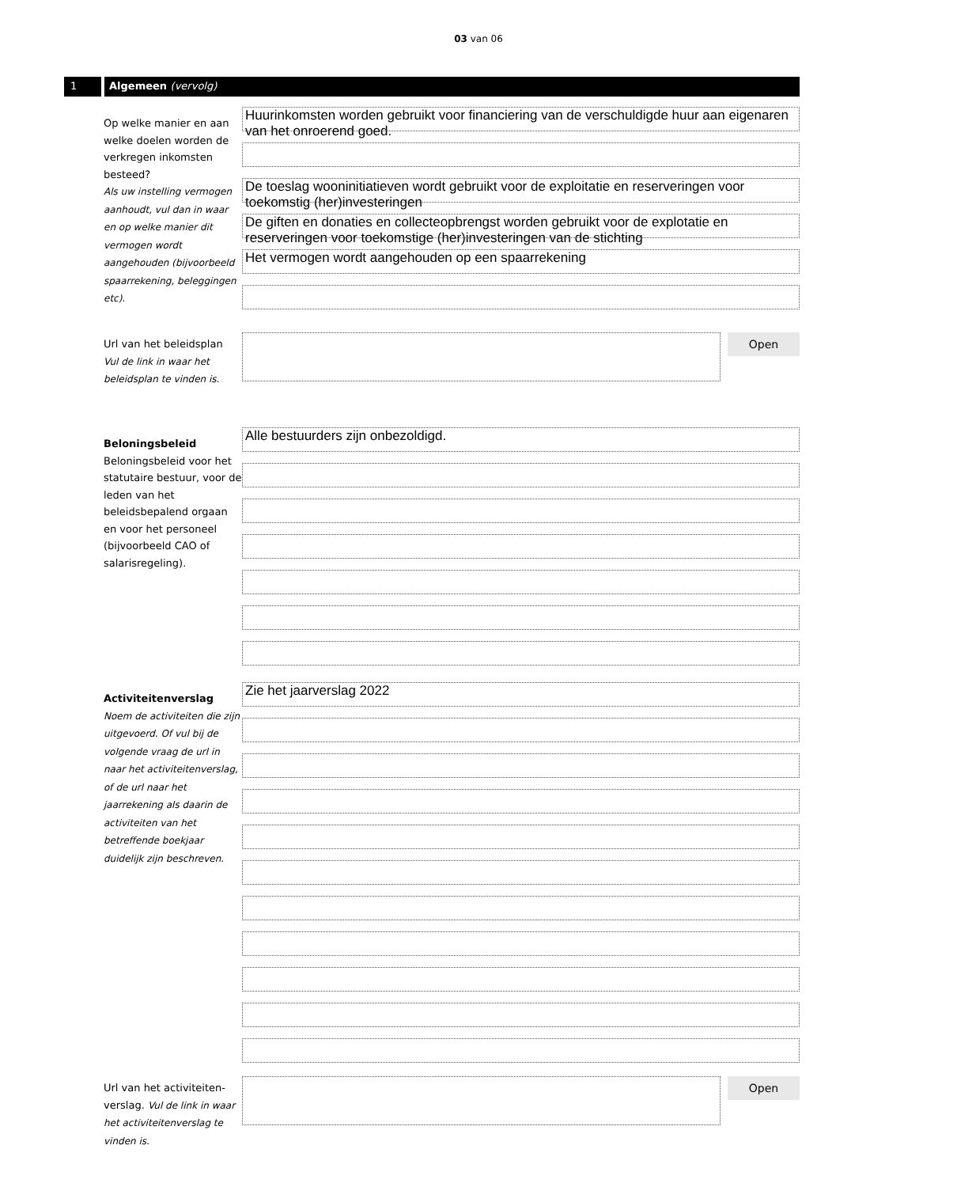03 van 06
1 Algemeen (vervolg)
Op welke manier en aan welke doelen worden de verkregen inkomsten besteed?
Als uw instelling vermogen aanhoudt, vul dan in waar en op welke manier dit vermogen wordt aangehouden (bijvoorbeeld spaarrekening, beleggingen etc).
Huurinkomsten worden gebruikt voor financiering van de verschuldigde huur aan eigenaren van het onroerend goed.
De toeslag wooninitiatieven wordt gebruikt voor de exploitatie en reserveringen voor toekomstig (her)investeringen
De giften en donaties en collecteopbrengst worden gebruikt voor de explotatie en reserveringen voor toekomstige (her)investeringen van de stichting
Het vermogen wordt aangehouden op een spaarrekening
Url van het beleidsplan
Vul de link in waar het beleidsplan te vinden is.
Open
Beloningsbeleid
Beloningsbeleid voor het statutaire bestuur, voor de leden van het beleidsbepalend orgaan en voor het personeel (bijvoorbeeld CAO of salarisregeling).
Alle bestuurders zijn onbezoldigd.
Activiteitenverslag
Noem de activiteiten die zijn uitgevoerd. Of vul bij de volgende vraag de url in naar het activiteitenverslag, of de url naar het jaarrekening als daarin de activiteiten van het betreffende boekjaar duidelijk zijn beschreven.
Zie het jaarverslag 2022
Url van het activiteiten-verslag. Vul de link in waar het activiteitenverslag te vinden is.
Open